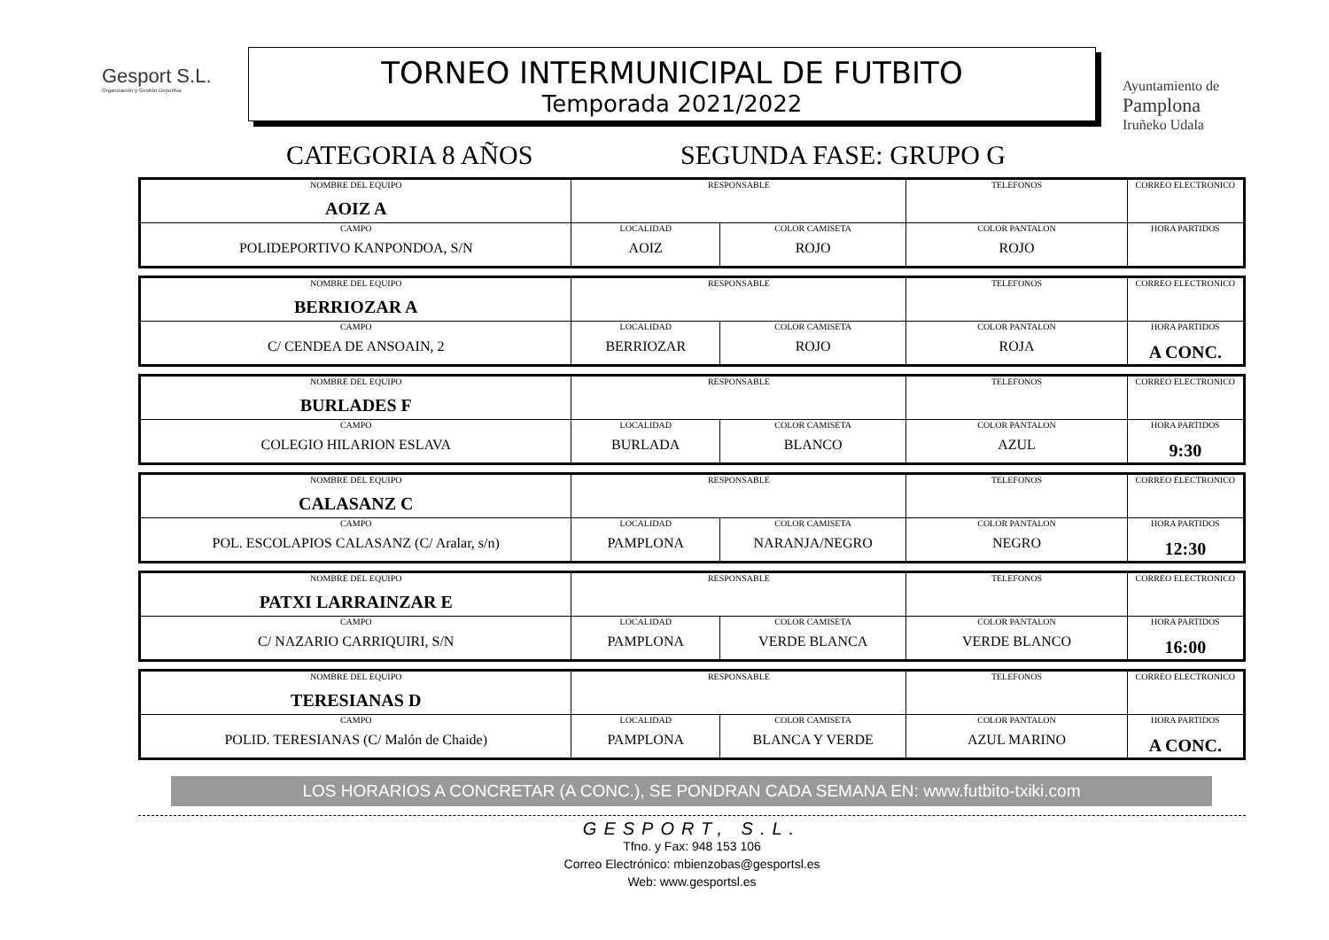Gesport S.L.
Organización y Gestión Deportiva
TORNEO INTERMUNICIPAL DE FUTBITO
Temporada 2021/2022
Ayuntamiento de
Pamplona
Iruñeko Udala
CATEGORIA 8 AÑOS SEGUNDA FASE: GRUPO G
| NOMBRE DEL EQUIPO AOIZ A | RESPONSABLE | | TELEFONOS | CORREO ELECTRONICO |
| CAMPO POLIDEPORTIVO KANPONDOA, S/N | LOCALIDAD AOIZ | COLOR CAMISETA ROJO | COLOR PANTALON ROJO | HORA PARTIDOS |
| NOMBRE DEL EQUIPO BERRIOZAR A | RESPONSABLE | | TELEFONOS | CORREO ELECTRONICO |
| CAMPO C/ CENDEA DE ANSOAIN, 2 | LOCALIDAD BERRIOZAR | COLOR CAMISETA ROJO | COLOR PANTALON ROJA | HORA PARTIDOS A CONC. |
| NOMBRE DEL EQUIPO BURLADES F | RESPONSABLE | | TELEFONOS | CORREO ELECTRONICO |
| CAMPO COLEGIO HILARION ESLAVA | LOCALIDAD BURLADA | COLOR CAMISETA BLANCO | COLOR PANTALON AZUL | HORA PARTIDOS 9:30 |
| NOMBRE DEL EQUIPO CALASANZ C | RESPONSABLE | | TELEFONOS | CORREO ELECTRONICO |
| CAMPO POL. ESCOLAPIOS CALASANZ (C/ Aralar, s/n) | LOCALIDAD PAMPLONA | COLOR CAMISETA NARANJA/NEGRO | COLOR PANTALON NEGRO | HORA PARTIDOS 12:30 |
| NOMBRE DEL EQUIPO PATXI LARRAINZAR E | RESPONSABLE | | TELEFONOS | CORREO ELECTRONICO |
| CAMPO C/ NAZARIO CARRIQUIRI, S/N | LOCALIDAD PAMPLONA | COLOR CAMISETA VERDE BLANCA | COLOR PANTALON VERDE BLANCO | HORA PARTIDOS 16:00 |
| NOMBRE DEL EQUIPO TERESIANAS D | RESPONSABLE | | TELEFONOS | CORREO ELECTRONICO |
| CAMPO POLID. TERESIANAS (C/ Malón de Chaide) | LOCALIDAD PAMPLONA | COLOR CAMISETA BLANCA Y VERDE | COLOR PANTALON AZUL MARINO | HORA PARTIDOS A CONC. |
LOS HORARIOS A CONCRETAR (A CONC.), SE PONDRAN CADA SEMANA EN: www.futbito-txiki.com
GESPORT, S.L.
Tfno. y Fax: 948 153 106
Correo Electrónico: mbienzobas@gesportsl.es
Web: www.gesportsl.es